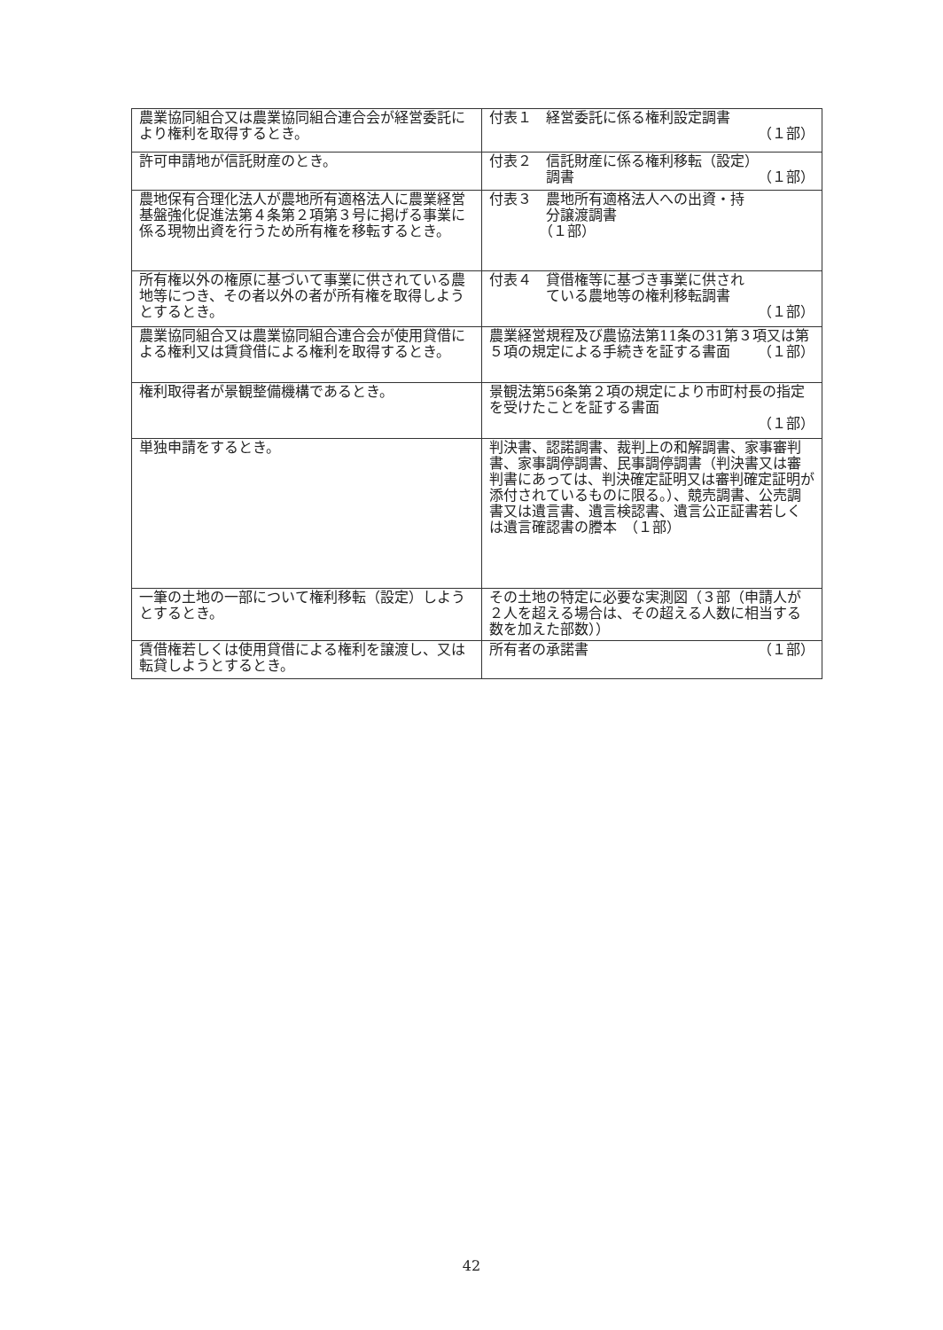| 農業協同組合又は農業協同組合連合会が経営委託により権利を取得するとき。 | 付表１ 経営委託に係る権利設定調書 （１部） |
| 許可申請地が信託財産のとき。 | 付表２ 信託財産に係る権利移転（設定） 調書 （１部） |
| 農地保有合理化法人が農地所有適格法人に農業経営基盤強化促進法第４条第２項第３号に掲げる事業に係る現物出資を行うため所有権を移転するとき。 | 付表３ 農地所有適格法人への出資・持 分譲渡調書 （１部） |
| 所有権以外の権原に基づいて事業に供されている農地等につき、その者以外の者が所有権を取得しようとするとき。 | 付表４ 貸借権等に基づき事業に供され ている農地等の権利移転調書 （１部） |
| 農業協同組合又は農業協同組合連合会が使用貸借による権利又は賃貸借による権利を取得するとき。 | 農業経営規程及び農協法第11条の31第３項又は第５項の規定による手続きを証する書面 （１部） |
| 権利取得者が景観整備機構であるとき。 | 景観法第56条第２項の規定により市町村長の指定を受けたことを証する書面 （１部） |
| 単独申請をするとき。 | 判決書、認諾調書、裁判上の和解調書、家事審判書、家事調停調書、民事調停調書（判決書又は審判書にあっては、判決確定証明又は審判確定証明が添付されているものに限る。）、競売調書、公売調書又は遺言書、遺言検認書、遺言公正証書若しくは遺言確認書の謄本 （１部） |
| 一筆の土地の一部について権利移転（設定）しようとするとき。 | その土地の特定に必要な実測図（３部（申請人が２人を超える場合は、その超える人数に相当する数を加えた部数）） |
| 賃借権若しくは使用貸借による権利を譲渡し、又は転貸しようとするとき。 | 所有者の承諾書 （１部） |
42